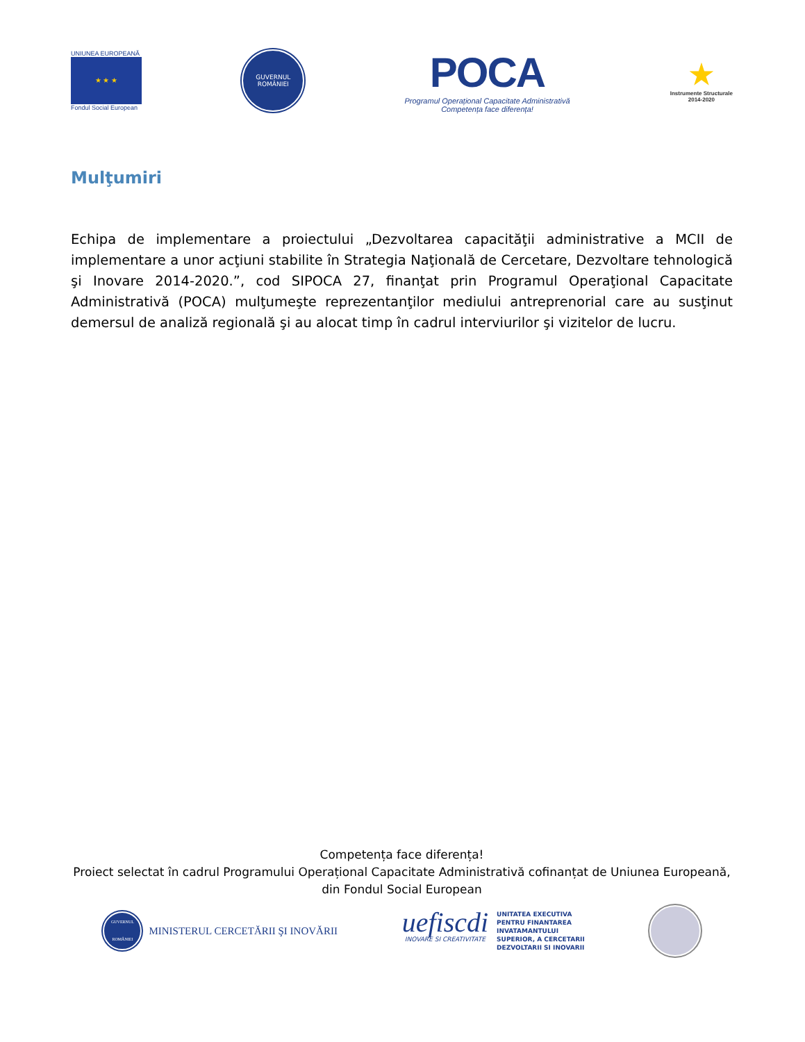UNIUNEA EUROPEANĂ
★ ★ ★
Fondul Social European
GUVERNUL
ROMÂNIEI
POCA
Programul Operațional Capacitate Administrativă
Competența face diferența!
★
Instrumente Structurale
2014-2020
Mulţumiri
Echipa de implementare a proiectului „Dezvoltarea capacităţii administrative a MCII de implementare a unor acţiuni stabilite în Strategia Naţională de Cercetare, Dezvoltare tehnologică şi Inovare 2014-2020.”, cod SIPOCA 27, finanţat prin Programul Operaţional Capacitate Administrativă (POCA) mulţumeşte reprezentanţilor mediului antreprenorial care au susţinut demersul de analiză regională şi au alocat timp în cadrul interviurilor şi vizitelor de lucru.
Competența face diferența!
Proiect selectat în cadrul Programului Operațional Capacitate Administrativă cofinanțat de Uniunea Europeană, din Fondul Social European
GUVERNUL ROMÂNIEI
MINISTERUL CERCETĂRII ŞI INOVĂRII
uefiscdi
INOVARE SI CREATIVITATE
UNITATEA EXECUTIVA
PENTRU FINANTAREA
INVATAMANTULUI
SUPERIOR, A CERCETARII
DEZVOLTARII SI INOVARII